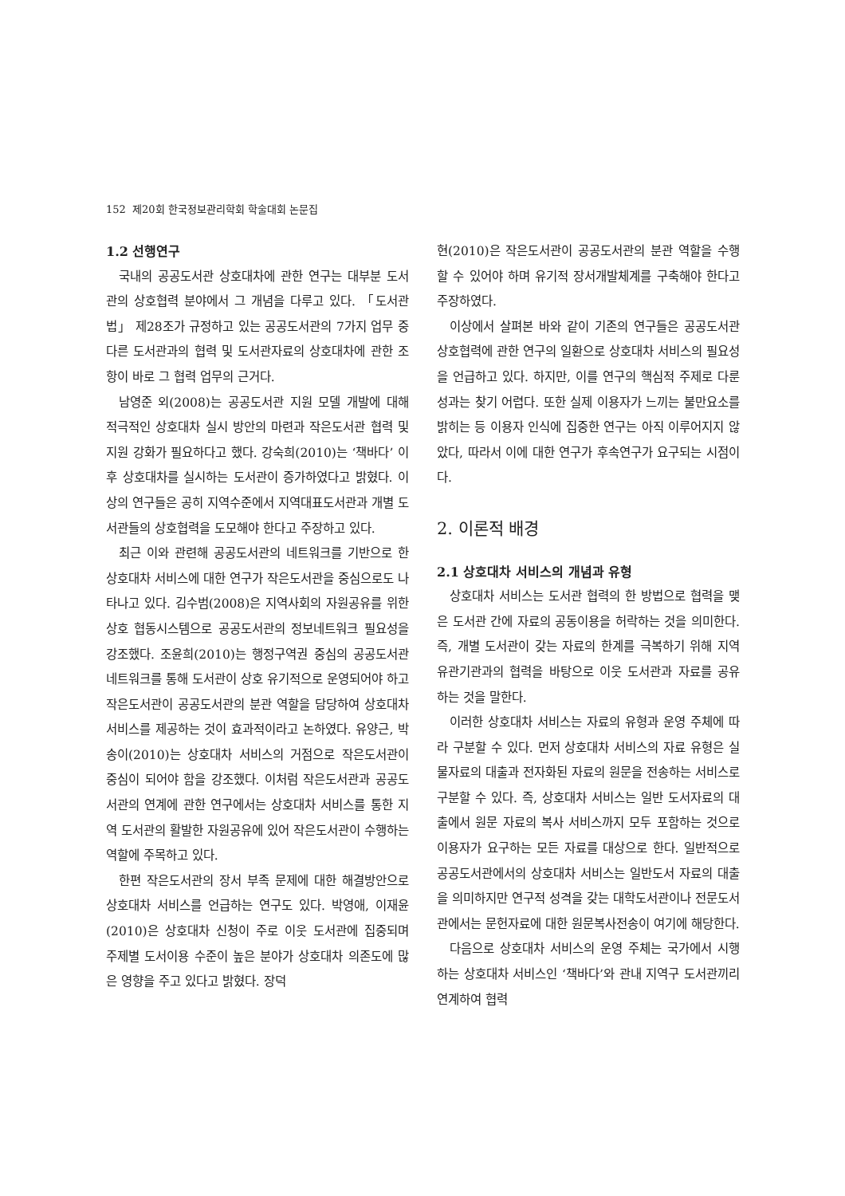152 제20회 한국정보관리학회 학술대회 논문집
1.2 선행연구
국내의 공공도서관 상호대차에 관한 연구는 대부분 도서관의 상호협력 분야에서 그 개념을 다루고 있다. 「도서관법」 제28조가 규정하고 있는 공공도서관의 7가지 업무 중 다른 도서관과의 협력 및 도서관자료의 상호대차에 관한 조항이 바로 그 협력 업무의 근거다.
남영준 외(2008)는 공공도서관 지원 모델 개발에 대해 적극적인 상호대차 실시 방안의 마련과 작은도서관 협력 및 지원 강화가 필요하다고 했다. 강숙희(2010)는 ‘책바다’ 이후 상호대차를 실시하는 도서관이 증가하였다고 밝혔다. 이상의 연구들은 공히 지역수준에서 지역대표도서관과 개별 도서관들의 상호협력을 도모해야 한다고 주장하고 있다.
최근 이와 관련해 공공도서관의 네트워크를 기반으로 한 상호대차 서비스에 대한 연구가 작은도서관을 중심으로도 나타나고 있다. 김수범(2008)은 지역사회의 자원공유를 위한 상호 협동시스템으로 공공도서관의 정보네트워크 필요성을 강조했다. 조윤희(2010)는 행정구역권 중심의 공공도서관 네트워크를 통해 도서관이 상호 유기적으로 운영되어야 하고 작은도서관이 공공도서관의 분관 역할을 담당하여 상호대차 서비스를 제공하는 것이 효과적이라고 논하였다. 유양근, 박송이(2010)는 상호대차 서비스의 거점으로 작은도서관이 중심이 되어야 함을 강조했다. 이처럼 작은도서관과 공공도서관의 연계에 관한 연구에서는 상호대차 서비스를 통한 지역 도서관의 활발한 자원공유에 있어 작은도서관이 수행하는 역할에 주목하고 있다.
한편 작은도서관의 장서 부족 문제에 대한 해결방안으로 상호대차 서비스를 언급하는 연구도 있다. 박영애, 이재윤(2010)은 상호대차 신청이 주로 이웃 도서관에 집중되며 주제별 도서이용 수준이 높은 분야가 상호대차 의존도에 많은 영향을 주고 있다고 밝혔다. 장덕
현(2010)은 작은도서관이 공공도서관의 분관 역할을 수행할 수 있어야 하며 유기적 장서개발체계를 구축해야 한다고 주장하였다.
이상에서 살펴본 바와 같이 기존의 연구들은 공공도서관 상호협력에 관한 연구의 일환으로 상호대차 서비스의 필요성을 언급하고 있다. 하지만, 이를 연구의 핵심적 주제로 다룬 성과는 찾기 어렵다. 또한 실제 이용자가 느끼는 불만요소를 밝히는 등 이용자 인식에 집중한 연구는 아직 이루어지지 않았다, 따라서 이에 대한 연구가 후속연구가 요구되는 시점이다.
2. 이론적 배경
2.1 상호대차 서비스의 개념과 유형
상호대차 서비스는 도서관 협력의 한 방법으로 협력을 맺은 도서관 간에 자료의 공동이용을 허락하는 것을 의미한다. 즉, 개별 도서관이 갖는 자료의 한계를 극복하기 위해 지역 유관기관과의 협력을 바탕으로 이웃 도서관과 자료를 공유 하는 것을 말한다.
이러한 상호대차 서비스는 자료의 유형과 운영 주체에 따라 구분할 수 있다. 먼저 상호대차 서비스의 자료 유형은 실물자료의 대출과 전자화된 자료의 원문을 전송하는 서비스로 구분할 수 있다. 즉, 상호대차 서비스는 일반 도서자료의 대출에서 원문 자료의 복사 서비스까지 모두 포함하는 것으로 이용자가 요구하는 모든 자료를 대상으로 한다. 일반적으로 공공도서관에서의 상호대차 서비스는 일반도서 자료의 대출을 의미하지만 연구적 성격을 갖는 대학도서관이나 전문도서관에서는 문헌자료에 대한 원문복사전송이 여기에 해당한다.
다음으로 상호대차 서비스의 운영 주체는 국가에서 시행하는 상호대차 서비스인 ‘책바다’와 관내 지역구 도서관끼리 연계하여 협력